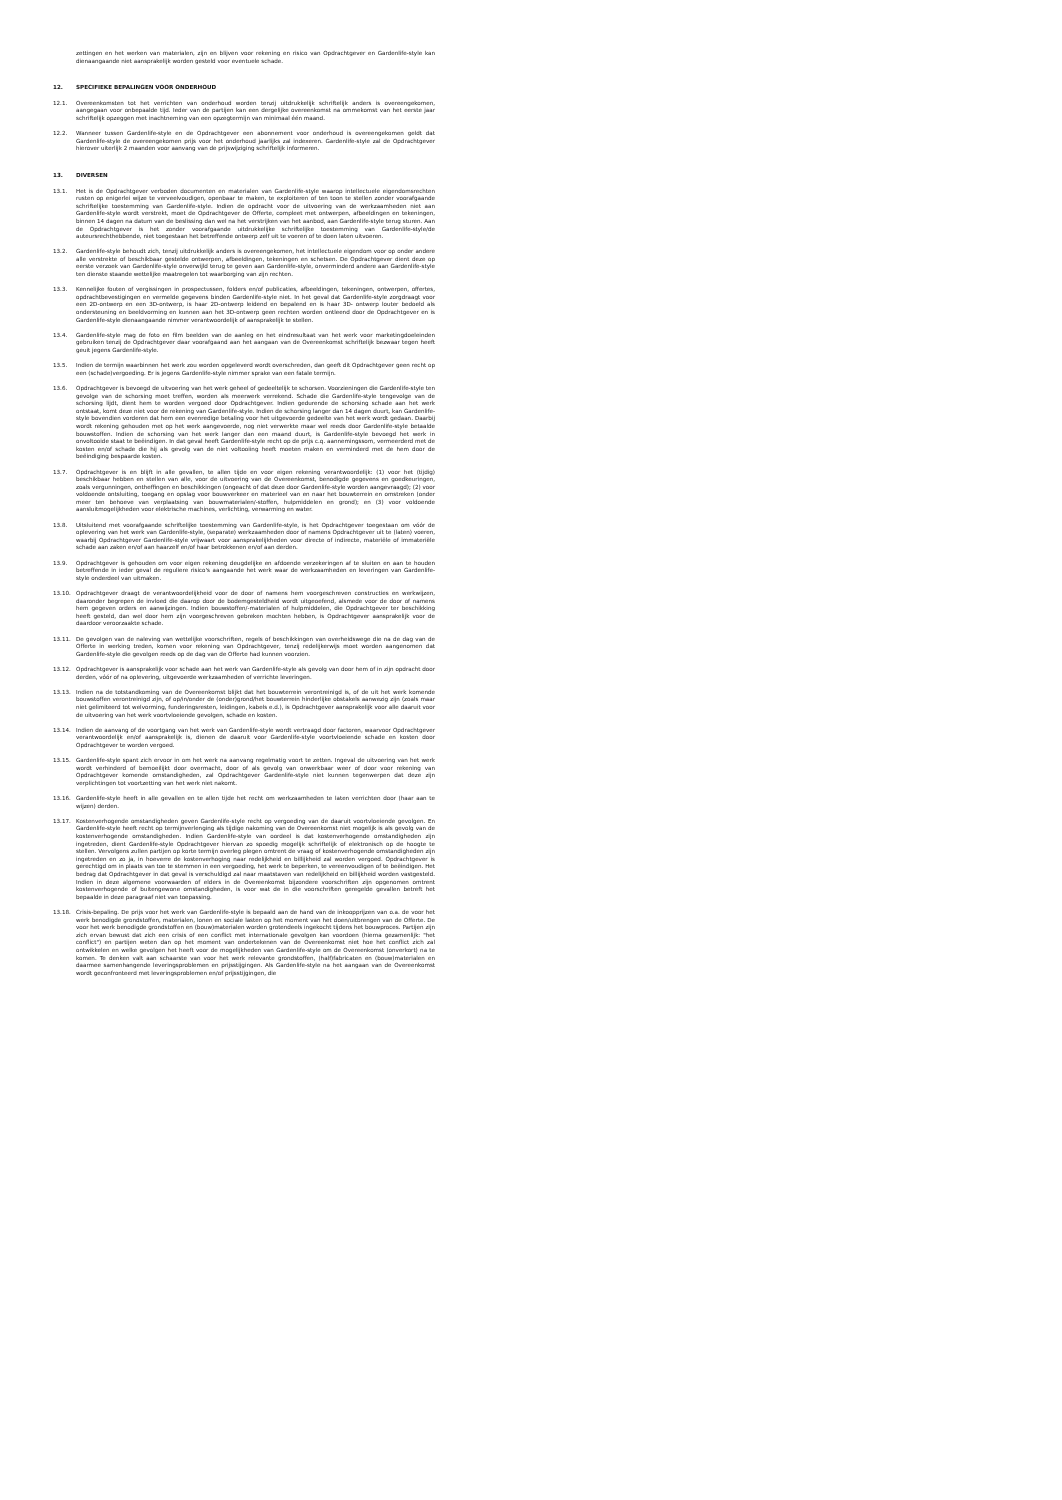zettingen en het werken van materialen, zijn en blijven voor rekening en risico van Opdrachtgever en Gardenlife-style kan dienaangaande niet aansprakelijk worden gesteld voor eventuele schade.
12. SPECIFIEKE BEPALINGEN VOOR ONDERHOUD
12.1. Overeenkomsten tot het verrichten van onderhoud worden tenzij uitdrukkelijk schriftelijk anders is overeengekomen, aangegaan voor onbepaalde tijd. Ieder van de partijen kan een dergelijke overeenkomst na ommekomst van het eerste jaar schriftelijk opzeggen met inachtneming van een opzegtermijn van minimaal één maand.
12.2. Wanneer tussen Gardenlife-style en de Opdrachtgever een abonnement voor onderhoud is overeengekomen geldt dat Gardenlife-style de overeengekomen prijs voor het onderhoud jaarlijks zal indexeren. Gardenlife-style zal de Opdrachtgever hierover uiterlijk 2 maanden voor aanvang van de prijswijziging schriftelijk informeren.
13. DIVERSEN
13.1. Het is de Opdrachtgever verboden documenten en materialen van Gardenlife-style waarop intellectuele eigendomsrechten rusten op enigerlei wijze te verveelvoudigen, openbaar te maken, te exploiteren of ten toon te stellen zonder voorafgaande schriftelijke toestemming van Gardenlife-style. Indien de opdracht voor de uitvoering van de werkzaamheden niet aan Gardenlife-style wordt verstrekt, moet de Opdrachtgever de Offerte, compleet met ontwerpen, afbeeldingen en tekeningen, binnen 14 dagen na datum van de beslissing dan wel na het verstrijken van het aanbod, aan Gardenlife-style terug sturen. Aan de Opdrachtgever is het zonder voorafgaande uitdrukkelijke schriftelijke toestemming van Gardenlife-style/de auteursrechthebbende, niet toegestaan het betreffende ontwerp zelf uit te voeren of te doen laten uitvoeren.
13.2. Gardenlife-style behoudt zich, tenzij uitdrukkelijk anders is overeengekomen, het intellectuele eigendom voor op onder andere alle verstrekte of beschikbaar gestelde ontwerpen, afbeeldingen, tekeningen en schetsen. De Opdrachtgever dient deze op eerste verzoek van Gardenlife-style onverwijld terug te geven aan Gardenlife-style, onverminderd andere aan Gardenlife-style ten dienste staande wettelijke maatregelen tot waarborging van zijn rechten.
13.3. Kennelijke fouten of vergissingen in prospectussen, folders en/of publicaties, afbeeldingen, tekeningen, ontwerpen, offertes, opdrachtbevestigingen en vermelde gegevens binden Gardenlife-style niet. In het geval dat Gardenlife-style zorgdraagt voor een 2D-ontwerp en een 3D-ontwerp, is haar 2D-ontwerp leidend en bepalend en is haar 3D- ontwerp louter bedoeld als ondersteuning en beeldvorming en kunnen aan het 3D-ontwerp geen rechten worden ontleend door de Opdrachtgever en is Gardenlife-style dienaangaande nimmer verantwoordelijk of aansprakelijk te stellen.
13.4. Gardenlife-style mag de foto en film beelden van de aanleg en het eindresultaat van het werk voor marketingdoeleinden gebruiken tenzij de Opdrachtgever daar voorafgaand aan het aangaan van de Overeenkomst schriftelijk bezwaar tegen heeft geuit jegens Gardenlife-style.
13.5. Indien de termijn waarbinnen het werk zou worden opgeleverd wordt overschreden, dan geeft dit Opdrachtgever geen recht op een (schade)vergoeding. Er is jegens Gardenlife-style nimmer sprake van een fatale termijn.
13.6. Opdrachtgever is bevoegd de uitvoering van het werk geheel of gedeeltelijk te schorsen. Voorzieningen die Gardenlife-style ten gevolge van de schorsing moet treffen, worden als meerwerk verrekend. Schade die Gardenlife-style tengevolge van de schorsing lijdt, dient hem te worden vergoed door Opdrachtgever. Indien gedurende de schorsing schade aan het werk ontstaat, komt deze niet voor de rekening van Gardenlife-style. Indien de schorsing langer dan 14 dagen duurt, kan Gardenlife-style bovendien vorderen dat hem een evenredige betaling voor het uitgevoerde gedeelte van het werk wordt gedaan. Daarbij wordt rekening gehouden met op het werk aangevoerde, nog niet verwerkte maar wel reeds door Gardenlife-style betaalde bouwstoffen. Indien de schorsing van het werk langer dan een maand duurt, is Gardenlife-style bevoegd het werk in onvoltooide staat te beëindigen. In dat geval heeft Gardenlife-style recht op de prijs c.q. aannemingssom, vermeerderd met de kosten en/of schade die hij als gevolg van de niet voltooiing heeft moeten maken en verminderd met de hem door de beëindiging bespaarde kosten.
13.7. Opdrachtgever is en blijft in alle gevallen, te allen tijde en voor eigen rekening verantwoordelijk: (1) voor het (tijdig) beschikbaar hebben en stellen van alle, voor de uitvoering van de Overeenkomst, benodigde gegevens en goedkeuringen, zoals vergunningen, ontheffingen en beschikkingen (ongeacht of dat deze door Gardenlife-style worden aangevraagd); (2) voor voldoende ontsluiting, toegang en opslag voor bouwverkeer en materieel van en naar het bouwterrein en omstreken (onder meer ten behoeve van verplaatsing van bouwmaterialen/-stoffen, hulpmiddelen en grond); en (3) voor voldoende aansluitmogelijkheden voor elektrische machines, verlichting, verwarming en water.
13.8. Uitsluitend met voorafgaande schriftelijke toestemming van Gardenlife-style, is het Opdrachtgever toegestaan om vóór de oplevering van het werk van Gardenlife-style, (separate) werkzaamheden door of namens Opdrachtgever uit te (laten) voeren, waarbij Opdrachtgever Gardenlife-style vrijwaart voor aansprakelijkheden voor directe of indirecte, materiële of immateriële schade aan zaken en/of aan haarzelf en/of haar betrokkenen en/of aan derden.
13.9. Opdrachtgever is gehouden om voor eigen rekening deugdelijke en afdoende verzekeringen af te sluiten en aan te houden betreffende in ieder geval de reguliere risico's aangaande het werk waar de werkzaamheden en leveringen van Gardenlife-style onderdeel van uitmaken.
13.10. Opdrachtgever draagt de verantwoordelijkheid voor de door of namens hem voorgeschreven constructies en werkwijzen, daaronder begrepen de invloed die daarop door de bodemgesteldheid wordt uitgeoefend, alsmede voor de door of namens hem gegeven orders en aanwijzingen. Indien bouwstoffen/-materialen of hulpmiddelen, die Opdrachtgever ter beschikking heeft gesteld, dan wel door hem zijn voorgeschreven gebreken mochten hebben, is Opdrachtgever aansprakelijk voor de daardoor veroorzaakte schade.
13.11. De gevolgen van de naleving van wettelijke voorschriften, regels of beschikkingen van overheidswege die na de dag van de Offerte in werking treden, komen voor rekening van Opdrachtgever, tenzij redelijkerwijs moet worden aangenomen dat Gardenlife-style die gevolgen reeds op de dag van de Offerte had kunnen voorzien.
13.12. Opdrachtgever is aansprakelijk voor schade aan het werk van Gardenlife-style als gevolg van door hem of in zijn opdracht door derden, vóór of na oplevering, uitgevoerde werkzaamheden of verrichte leveringen.
13.13. Indien na de totstandkoming van de Overeenkomst blijkt dat het bouwterrein verontreinigd is, of de uit het werk komende bouwstoffen verontreinigd zijn, of op/in/onder de (onder)grond/het bouwterrein hinderlijke obstakels aanwezig zijn (zoals maar niet gelimiteerd tot welvorming, funderingsresten, leidingen, kabels e.d.), is Opdrachtgever aansprakelijk voor alle daaruit voor de uitvoering van het werk voortvloeiende gevolgen, schade en kosten.
13.14. Indien de aanvang of de voortgang van het werk van Gardenlife-style wordt vertraagd door factoren, waarvoor Opdrachtgever verantwoordelijk en/of aansprakelijk is, dienen de daaruit voor Gardenlife-style voortvloeiende schade en kosten door Opdrachtgever te worden vergoed.
13.15. Gardenlife-style spant zich ervoor in om het werk na aanvang regelmatig voort te zetten. Ingeval de uitvoering van het werk wordt verhinderd of bemoeilijkt door overmacht, door of als gevolg van onwerkbaar weer of door voor rekening van Opdrachtgever komende omstandigheden, zal Opdrachtgever Gardenlife-style niet kunnen tegenwerpen dat deze zijn verplichtingen tot voortzetting van het werk niet nakomt.
13.16. Gardenlife-style heeft in alle gevallen en te allen tijde het recht om werkzaamheden te laten verrichten door (haar aan te wijzen) derden.
13.17. Kostenverhogende omstandigheden geven Gardenlife-style recht op vergoeding van de daaruit voortvloeiende gevolgen. En Gardenlife-style heeft recht op termijnverlenging als tijdige nakoming van de Overeenkomst niet mogelijk is als gevolg van de kostenverhogende omstandigheden. Indien Gardenlife-style van oordeel is dat kostenverhogende omstandigheden zijn ingetreden, dient Gardenlife-style Opdrachtgever hiervan zo spoedig mogelijk schriftelijk of elektronisch op de hoogte te stellen. Vervolgens zullen partijen op korte termijn overleg plegen omtrent de vraag of kostenverhogende omstandigheden zijn ingetreden en zo ja, in hoeverre de kostenverhoging naar redelijkheid en billijkheid zal worden vergoed. Opdrachtgever is gerechtigd om in plaats van toe te stemmen in een vergoeding, het werk te beperken, te vereenvoudigen of te beëindigen. Het bedrag dat Opdrachtgever in dat geval is verschuldigd zal naar maatstaven van redelijkheid en billijkheid worden vastgesteld. Indien in deze algemene voorwaarden of elders in de Overeenkomst bijzondere voorschriften zijn opgenomen omtrent kostenverhogende of buitengewone omstandigheden, is voor wat de in die voorschriften geregelde gevallen betreft het bepaalde in deze paragraaf niet van toepassing.
13.18. Crisis-bepaling. De prijs voor het werk van Gardenlife-style is bepaald aan de hand van de inkoopprijzen van o.a. de voor het werk benodigde grondstoffen, materialen, lonen en sociale lasten op het moment van het doen/uitbrengen van de Offerte. De voor het werk benodigde grondstoffen en (bouw)materialen worden grotendeels ingekocht tijdens het bouwproces. Partijen zijn zich ervan bewust dat zich een crisis of een conflict met internationale gevolgen kan voordoen (hierna gezamenlijk: "het conflict") en partijen weten dan op het moment van ondertekenen van de Overeenkomst niet hoe het conflict zich zal ontwikkelen en welke gevolgen het heeft voor de mogelijkheden van Gardenlife-style om de Overeenkomst (onverkort) na te komen. Te denken valt aan schaarste van voor het werk relevante grondstoffen, (half)fabricaten en (bouw)materialen en daarmee samenhangende leveringsproblemen en prijsstijgingen. Als Gardenlife-style na het aangaan van de Overeenkomst wordt geconfronteerd met leveringsproblemen en/of prijsstijgingen, die